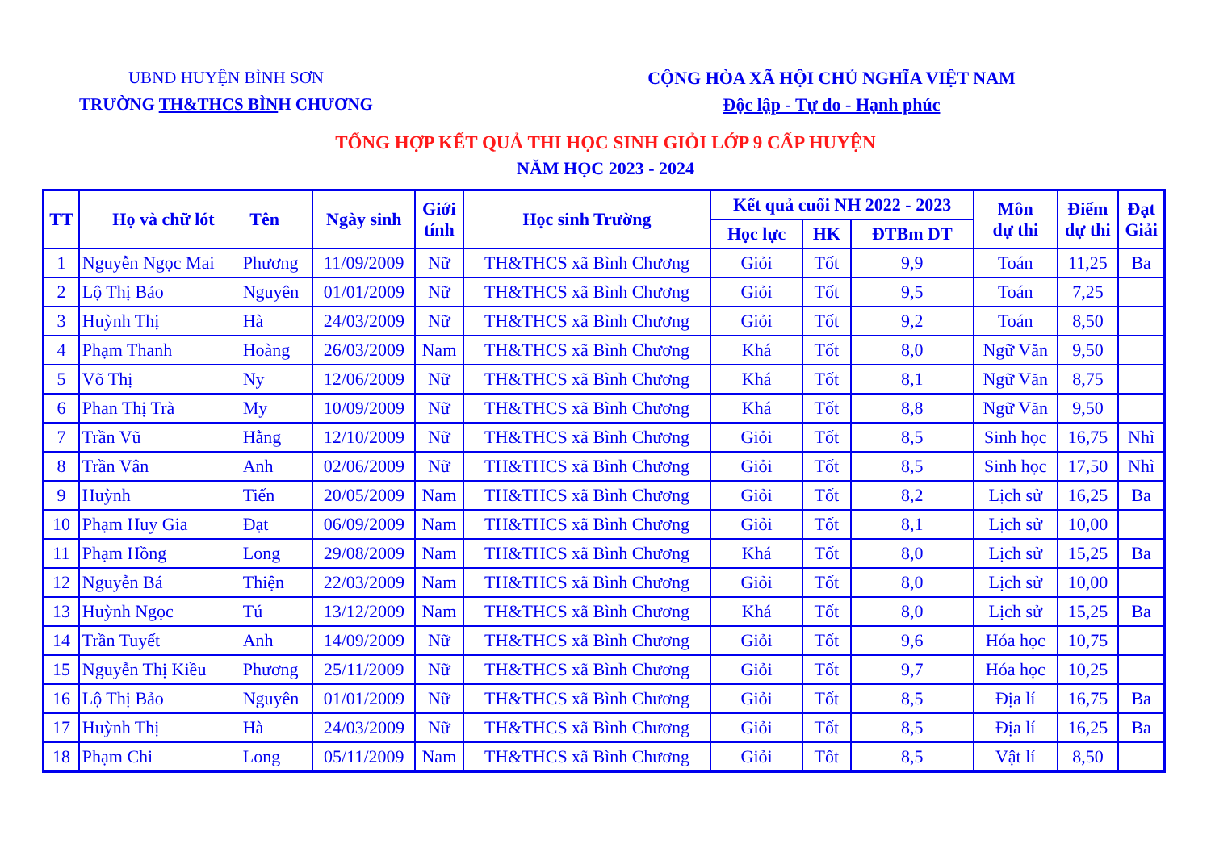UBND HUYỆN BÌNH SƠN
TRƯỜNG TH&THCS BÌNH CHƯƠNG
CỘNG HÒA XÃ HỘI CHỦ NGHĨA VIỆT NAM
Độc lập - Tự do - Hạnh phúc
TỔNG HỢP KẾT QUẢ THI HỌC SINH GIỎI LỚP 9 CẤP HUYỆN
NĂM HỌC 2023 - 2024
| TT | Họ và chữ lót Tên | | Ngày sinh | Giới tính | Học sinh Trường | Kết quả cuối NH 2022 - 2023 | | | Môn dự thi | Điểm dự thi | Đạt Giải |
| --- | --- | --- | --- | --- | --- | --- | --- | --- | --- | --- | --- |
| | | | | | | Học lực | HK | ĐTBm DT | | | |
| 1 | Nguyễn Ngọc Mai | Phương | 11/09/2009 | Nữ | TH&THCS xã Bình Chương | Giỏi | Tốt | 9,9 | Toán | 11,25 | Ba |
| 2 | Lộ Thị Bảo | Nguyên | 01/01/2009 | Nữ | TH&THCS xã Bình Chương | Giỏi | Tốt | 9,5 | Toán | 7,25 | |
| 3 | Huỳnh Thị | Hà | 24/03/2009 | Nữ | TH&THCS xã Bình Chương | Giỏi | Tốt | 9,2 | Toán | 8,50 | |
| 4 | Phạm Thanh | Hoàng | 26/03/2009 | Nam | TH&THCS xã Bình Chương | Khá | Tốt | 8,0 | Ngữ Văn | 9,50 | |
| 5 | Võ Thị | Ny | 12/06/2009 | Nữ | TH&THCS xã Bình Chương | Khá | Tốt | 8,1 | Ngữ Văn | 8,75 | |
| 6 | Phan Thị Trà | My | 10/09/2009 | Nữ | TH&THCS xã Bình Chương | Khá | Tốt | 8,8 | Ngữ Văn | 9,50 | |
| 7 | Trần Vũ | Hằng | 12/10/2009 | Nữ | TH&THCS xã Bình Chương | Giỏi | Tốt | 8,5 | Sinh học | 16,75 | Nhì |
| 8 | Trần Vân | Anh | 02/06/2009 | Nữ | TH&THCS xã Bình Chương | Giỏi | Tốt | 8,5 | Sinh học | 17,50 | Nhì |
| 9 | Huỳnh | Tiến | 20/05/2009 | Nam | TH&THCS xã Bình Chương | Giỏi | Tốt | 8,2 | Lịch sử | 16,25 | Ba |
| 10 | Phạm Huy Gia | Đạt | 06/09/2009 | Nam | TH&THCS xã Bình Chương | Giỏi | Tốt | 8,1 | Lịch sử | 10,00 | |
| 11 | Phạm Hồng | Long | 29/08/2009 | Nam | TH&THCS xã Bình Chương | Khá | Tốt | 8,0 | Lịch sử | 15,25 | Ba |
| 12 | Nguyễn Bá | Thiện | 22/03/2009 | Nam | TH&THCS xã Bình Chương | Giỏi | Tốt | 8,0 | Lịch sử | 10,00 | |
| 13 | Huỳnh Ngọc | Tú | 13/12/2009 | Nam | TH&THCS xã Bình Chương | Khá | Tốt | 8,0 | Lịch sử | 15,25 | Ba |
| 14 | Trần Tuyết | Anh | 14/09/2009 | Nữ | TH&THCS xã Bình Chương | Giỏi | Tốt | 9,6 | Hóa học | 10,75 | |
| 15 | Nguyễn Thị Kiều | Phương | 25/11/2009 | Nữ | TH&THCS xã Bình Chương | Giỏi | Tốt | 9,7 | Hóa học | 10,25 | |
| 16 | Lộ Thị Bảo | Nguyên | 01/01/2009 | Nữ | TH&THCS xã Bình Chương | Giỏi | Tốt | 8,5 | Địa lí | 16,75 | Ba |
| 17 | Huỳnh Thị | Hà | 24/03/2009 | Nữ | TH&THCS xã Bình Chương | Giỏi | Tốt | 8,5 | Địa lí | 16,25 | Ba |
| 18 | Phạm Chi | Long | 05/11/2009 | Nam | TH&THCS xã Bình Chương | Giỏi | Tốt | 8,5 | Vật lí | 8,50 | |